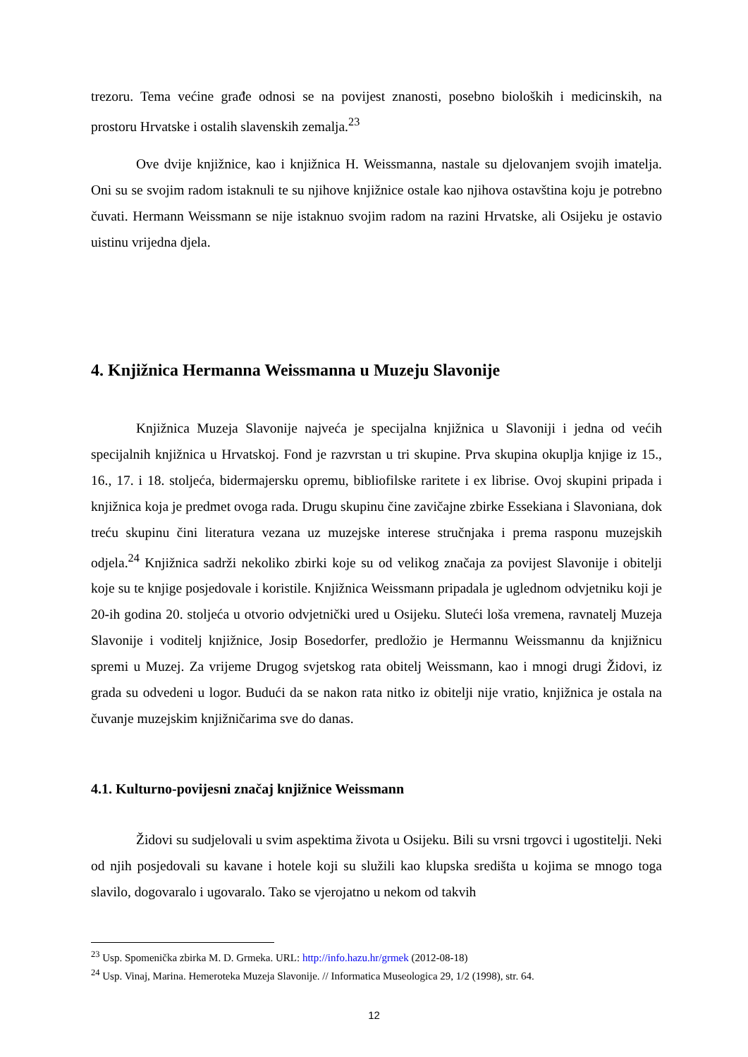trezoru. Tema većine građe odnosi se na povijest znanosti, posebno bioloških i medicinskih, na prostoru Hrvatske i ostalih slavenskih zemalja.<sup>23</sup>
Ove dvije knjižnice, kao i knjižnica H. Weissmanna, nastale su djelovanjem svojih imatelja. Oni su se svojim radom istaknuli te su njihove knjižnice ostale kao njihova ostavština koju je potrebno čuvati. Hermann Weissmann se nije istaknuo svojim radom na razini Hrvatske, ali Osijeku je ostavio uistinu vrijedna djela.
4. Knjižnica Hermanna Weissmanna u Muzeju Slavonije
Knjižnica Muzeja Slavonije najveća je specijalna knjižnica u Slavoniji i jedna od većih specijalnih knjižnica u Hrvatskoj. Fond je razvrstan u tri skupine. Prva skupina okuplja knjige iz 15., 16., 17. i 18. stoljeća, bidermajersku opremu, bibliofilske raritete i ex librise. Ovoj skupini pripada i knjižnica koja je predmet ovoga rada. Drugu skupinu čine zavičajne zbirke Essekiana i Slavoniana, dok treću skupinu čini literatura vezana uz muzejske interese stručnjaka i prema rasponu muzejskih odjela.<sup>24</sup> Knjižnica sadrži nekoliko zbirki koje su od velikog značaja za povijest Slavonije i obitelji koje su te knjige posjedovale i koristile. Knjižnica Weissmann pripadala je uglednom odvjetniku koji je 20-ih godina 20. stoljeća u otvorio odvjetnički ured u Osijeku. Sluteći loša vremena, ravnatelj Muzeja Slavonije i voditelj knjižnice, Josip Bosedorfer, predložio je Hermannu Weissmannu da knjižnicu spremi u Muzej. Za vrijeme Drugog svjetskog rata obitelj Weissmann, kao i mnogi drugi Židovi, iz grada su odvedeni u logor. Budući da se nakon rata nitko iz obitelji nije vratio, knjižnica je ostala na čuvanje muzejskim knjižničarima sve do danas.
4.1. Kulturno-povijesni značaj knjižnice Weissmann
Židovi su sudjelovali u svim aspektima života u Osijeku. Bili su vrsni trgovci i ugostitelji. Neki od njih posjedovali su kavane i hotele koji su služili kao klupska središta u kojima se mnogo toga slavilo, dogovaralo i ugovaralo. Tako se vjerojatno u nekom od takvih
<sup>23</sup> Usp. Spomenička zbirka M. D. Grmeka. URL: http://info.hazu.hr/grmek (2012-08-18)
<sup>24</sup> Usp. Vinaj, Marina. Hemeroteka Muzeja Slavonije. // Informatica Museologica 29, 1/2 (1998), str. 64.
12